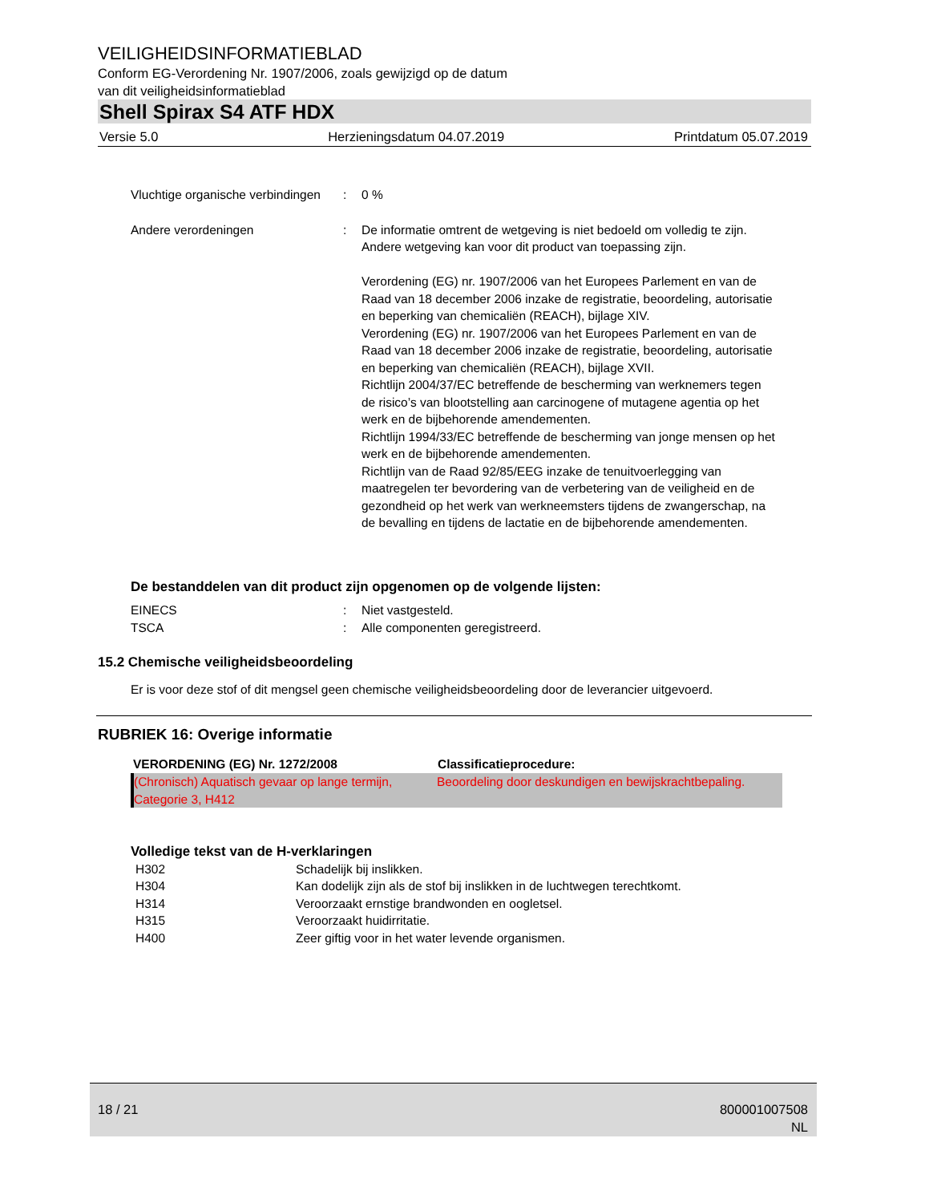VEILIGHEIDSINFORMATIEBLAD
Conform EG-Verordening Nr. 1907/2006, zoals gewijzigd op de datum
van dit veiligheidsinformatieblad
Shell Spirax S4 ATF HDX
Versie 5.0 Herzieningsdatum 04.07.2019 Printdatum 05.07.2019
| Vluchtige organische verbindingen | : | 0 % |
| Andere verordeningen | : | De informatie omtrent de wetgeving is niet bedoeld om volledig te zijn. Andere wetgeving kan voor dit product van toepassing zijn. Verordening (EG) nr. 1907/2006 van het Europees Parlement en van de Raad van 18 december 2006 inzake de registratie, beoordeling, autorisatie en beperking van chemicaliën (REACH), bijlage XIV. Verordening (EG) nr. 1907/2006 van het Europees Parlement en van de Raad van 18 december 2006 inzake de registratie, beoordeling, autorisatie en beperking van chemicaliën (REACH), bijlage XVII. Richtlijn 2004/37/EC betreffende de bescherming van werknemers tegen de risico’s van blootstelling aan carcinogene of mutagene agentia op het werk en de bijbehorende amendementen. Richtlijn 1994/33/EC betreffende de bescherming van jonge mensen op het werk en de bijbehorende amendementen. Richtlijn van de Raad 92/85/EEG inzake de tenuitvoerlegging van maatregelen ter bevordering van de verbetering van de veiligheid en de gezondheid op het werk van werkneemsters tijdens de zwangerschap, na de bevalling en tijdens de lactatie en de bijbehorende amendementen. |
De bestanddelen van dit product zijn opgenomen op de volgende lijsten:
| EINECS | : | Niet vastgesteld. |
| TSCA | : | Alle componenten geregistreerd. |
15.2 Chemische veiligheidsbeoordeling
Er is voor deze stof of dit mengsel geen chemische veiligheidsbeoordeling door de leverancier uitgevoerd.
RUBRIEK 16: Overige informatie
| VERORDENING (EG) Nr. 1272/2008 | Classificatieprocedure: |
| --- | --- |
| (Chronisch) Aquatisch gevaar op lange termijn, Categorie 3, H412 | Beoordeling door deskundigen en bewijskrachtbepaling. |
Volledige tekst van de H-verklaringen
| H302 | Schadelijk bij inslikken. |
| H304 | Kan dodelijk zijn als de stof bij inslikken in de luchtwegen terechtkomt. |
| H314 | Veroorzaakt ernstige brandwonden en oogletsel. |
| H315 | Veroorzaakt huidirritatie. |
| H400 | Zeer giftig voor in het water levende organismen. |
18 / 21 800001007508
NL